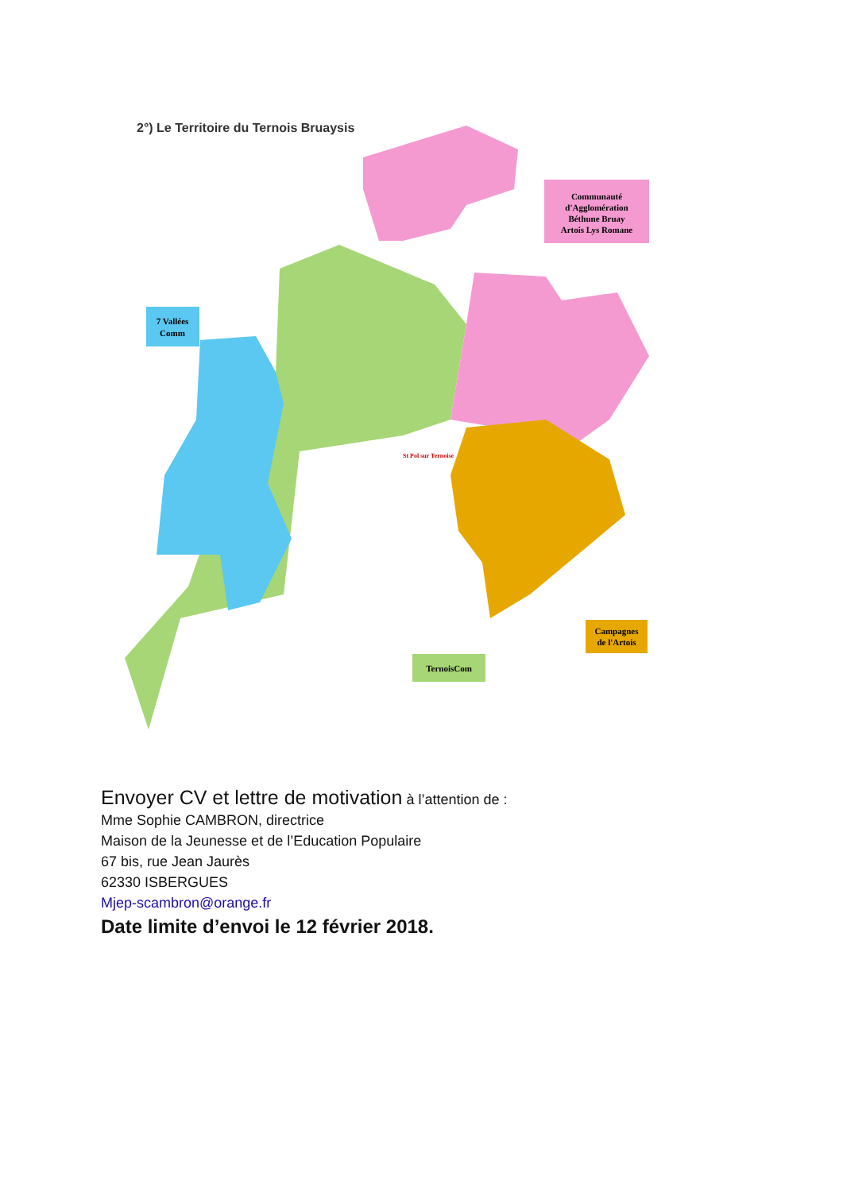2°) Le Territoire du Ternois Bruaysis
Communauté
d'Agglomération
Béthune Bruay
Artois Lys Romane
7 Vallées
Comm
TernoisCom
Campagnes
de l'Artois
St Pol sur Ternoise
Envoyer CV et lettre de motivation à l’attention de :
Mme Sophie CAMBRON, directrice
Maison de la Jeunesse et de l’Education Populaire
67 bis, rue Jean Jaurès
62330 ISBERGUES
Mjep-scambron@orange.fr
Date limite d’envoi le 12 février 2018.